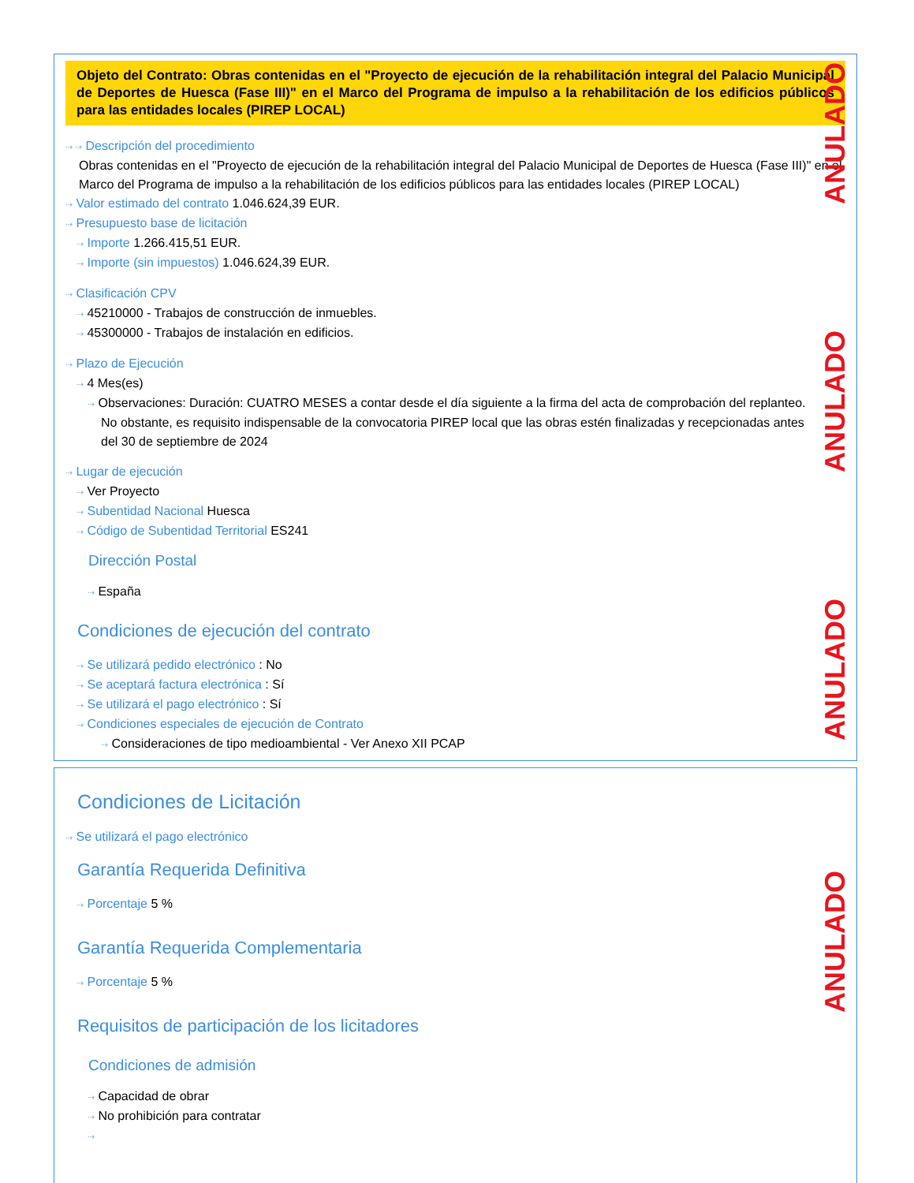Objeto del Contrato: Obras contenidas en el "Proyecto de ejecución de la rehabilitación integral del Palacio Municipal de Deportes de Huesca (Fase III)" en el Marco del Programa de impulso a la rehabilitación de los edificios públicos para las entidades locales (PIREP LOCAL)
⇢ ⇢ Descripción del procedimiento
Obras contenidas en el "Proyecto de ejecución de la rehabilitación integral del Palacio Municipal de Deportes de Huesca (Fase III)" en el Marco del Programa de impulso a la rehabilitación de los edificios públicos para las entidades locales (PIREP LOCAL)
⇢ Valor estimado del contrato 1.046.624,39 EUR.
⇢ Presupuesto base de licitación
⇢ Importe 1.266.415,51 EUR.
⇢ Importe (sin impuestos) 1.046.624,39 EUR.
⇢ Clasificación CPV
⇢ 45210000 - Trabajos de construcción de inmuebles.
⇢ 45300000 - Trabajos de instalación en edificios.
⇢ Plazo de Ejecución
⇢ 4 Mes(es)
⇢ Observaciones: Duración: CUATRO MESES a contar desde el día siguiente a la firma del acta de comprobación del replanteo. No obstante, es requisito indispensable de la convocatoria PIREP local que las obras estén finalizadas y recepcionadas antes del 30 de septiembre de 2024
⇢ Lugar de ejecución
⇢ Ver Proyecto
⇢ Subentidad Nacional Huesca
⇢ Código de Subentidad Territorial ES241
Dirección Postal
⇢ España
Condiciones de ejecución del contrato
⇢ Se utilizará pedido electrónico : No
⇢ Se aceptará factura electrónica : Sí
⇢ Se utilizará el pago electrónico : Sí
⇢ Condiciones especiales de ejecución de Contrato
⇢ Consideraciones de tipo medioambiental - Ver Anexo XII PCAP
ANULADO
ANULADO
ANULADO
Condiciones de Licitación
⇢ Se utilizará el pago electrónico
Garantía Requerida Definitiva
⇢ Porcentaje 5 %
Garantía Requerida Complementaria
⇢ Porcentaje 5 %
Requisitos de participación de los licitadores
Condiciones de admisión
⇢ Capacidad de obrar
⇢ No prohibición para contratar
⇢
ANULADO